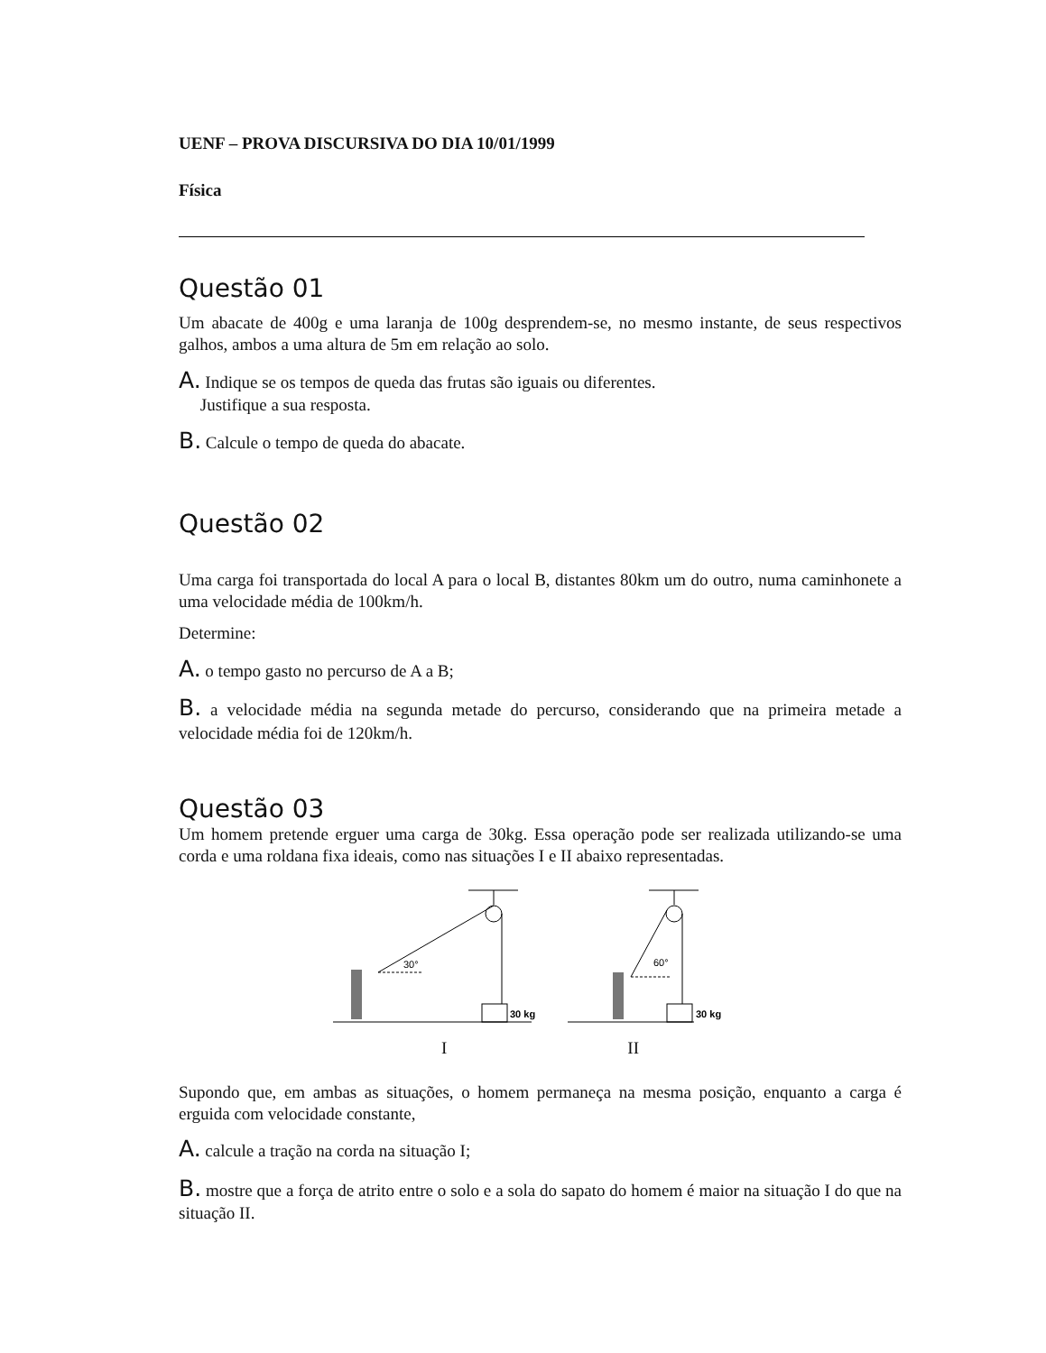UENF – PROVA DISCURSIVA DO DIA 10/01/1999
Física
Questão 01
Um abacate de 400g e uma laranja de 100g desprendem-se, no mesmo instante, de seus respectivos galhos, ambos a uma altura de 5m em relação ao solo.
A. Indique se os tempos de queda das frutas são iguais ou diferentes.
Justifique a sua resposta.
B. Calcule o tempo de queda do abacate.
Questão 02
Uma carga foi transportada do local A para o local B, distantes 80km um do outro, numa caminhonete a uma velocidade média de 100km/h.
Determine:
A. o tempo gasto no percurso de A a B;
B. a velocidade média na segunda metade do percurso, considerando que na primeira metade a velocidade média foi de 120km/h.
Questão 03
Um homem pretende erguer uma carga de 30kg. Essa operação pode ser realizada utilizando-se uma corda e uma roldana fixa ideais, como nas situações I e II abaixo representadas.
30°
30 kg
60°
30 kg
I II
Supondo que, em ambas as situações, o homem permaneça na mesma posição, enquanto a carga é erguida com velocidade constante,
A. calcule a tração na corda na situação I;
B. mostre que a força de atrito entre o solo e a sola do sapato do homem é maior na situação I do que na situação II.